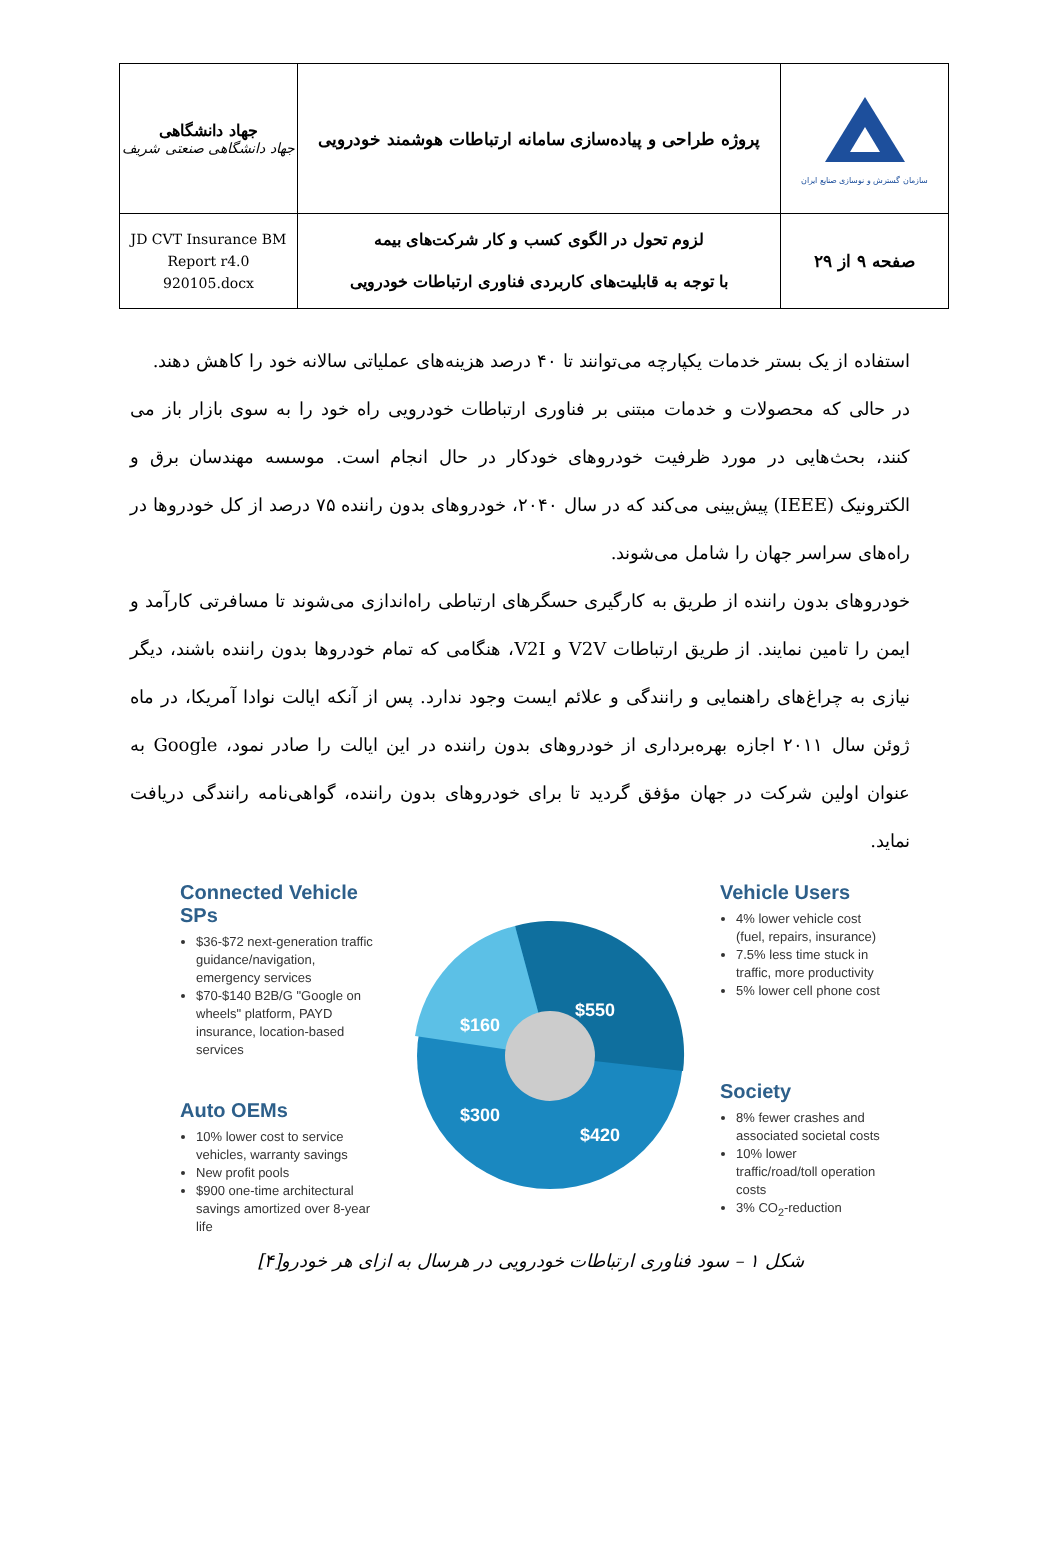| جهاد دانشگاهی جهاد دانشگاهی صنعتی شریف | پروژه طراحی و پیاده‌سازی سامانه ارتباطات هوشمند خودرویی | سازمان گسترش و نوسازی صنایع ایران |
| JD CVT Insurance BM Report r4.0 920105.docx | لزوم تحول در الگوی کسب و کار شرکت‌های بیمه با توجه به قابلیت‌های کاربردی فناوری ارتباطات خودرویی | صفحه ۹ از ۲۹ |
استفاده از یک بستر خدمات یکپارچه می‌توانند تا ۴۰ درصد هزینه‌های عملیاتی سالانه خود را کاهش دهند.
در حالی که محصولات و خدمات مبتنی بر فناوری ارتباطات خودرویی راه خود را به سوی بازار باز می کنند، بحث‌هایی در مورد ظرفیت خودروهای خودکار در حال انجام است. موسسه مهندسان برق و الکترونیک (IEEE) پیش‌بینی می‌کند که در سال ۲۰۴۰، خودروهای بدون راننده ۷۵ درصد از کل خودروها در راه‌های سراسر جهان را شامل می‌شوند.
خودروهای بدون راننده از طریق به کارگیری حسگرهای ارتباطی راه‌اندازی می‌شوند تا مسافرتی کارآمد و ایمن را تامین نمایند. از طریق ارتباطات V2V و V2I، هنگامی که تمام خودروها بدون راننده باشند، دیگر نیازی به چراغ‌های راهنمایی و رانندگی و علائم ایست وجود ندارد. پس از آنکه ایالت نوادا آمریکا، در ماه ژوئن سال ۲۰۱۱ اجازه بهره‌برداری از خودروهای بدون راننده در این ایالت را صادر نمود، Google به عنوان اولین شرکت در جهان مؤفق گردید تا برای خودروهای بدون راننده، گواهی‌نامه رانندگی دریافت نماید.
Connected Vehicle SPs
$36-$72 next-generation traffic guidance/navigation, emergency services
$70-$140 B2B/G "Google on wheels" platform, PAYD insurance, location-based services
Auto OEMs
10% lower cost to service vehicles, warranty savings
New profit pools
$900 one-time architectural savings amortized over 8-year life
$550
$160
$300
$420
Vehicle Users
4% lower vehicle cost (fuel, repairs, insurance)
7.5% less time stuck in traffic, more productivity
5% lower cell phone cost
Society
8% fewer crashes and associated societal costs
10% lower traffic/road/toll operation costs
3% CO<sub>2</sub>-reduction
شکل ۱ – سود فناوری ارتباطات خودرویی در هرسال به ازای هر خودرو[۴]